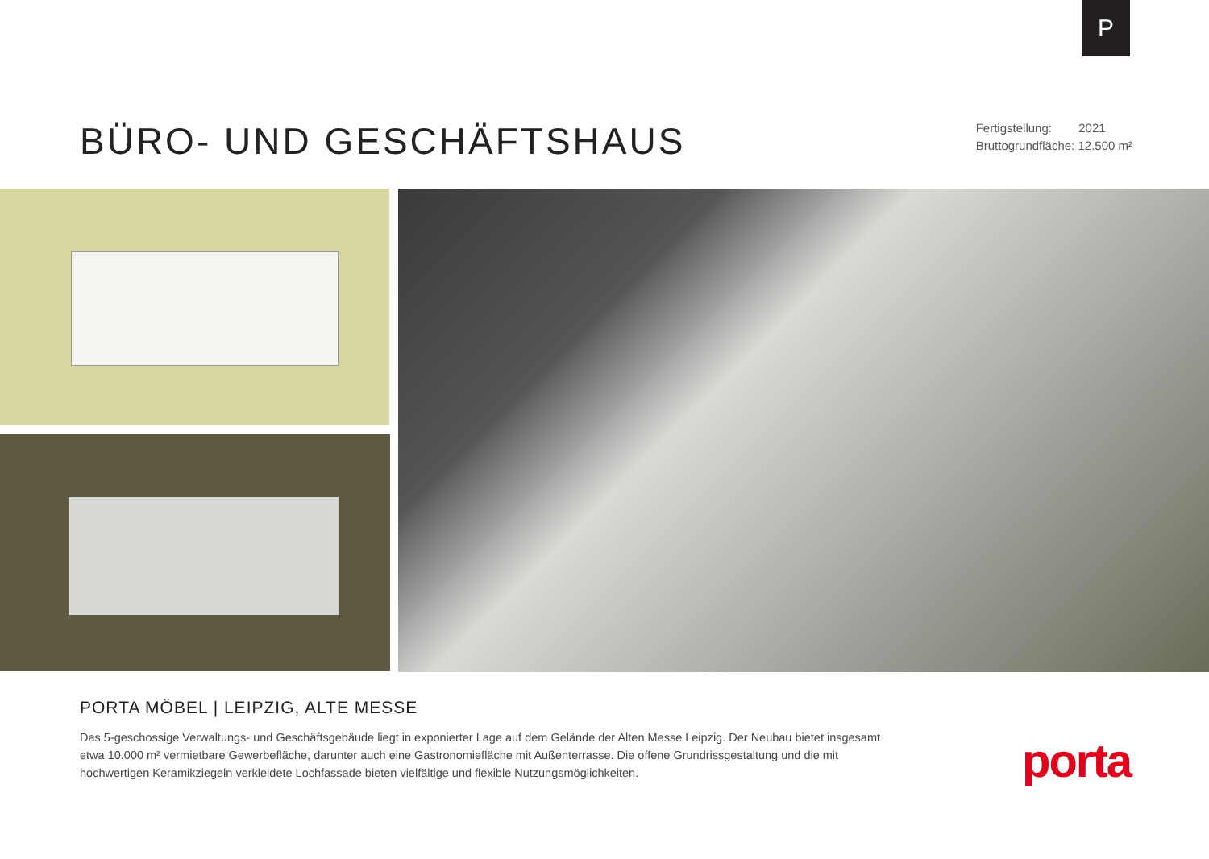P
BÜRO- UND GESCHÄFTSHAUS
Fertigstellung: 2021
Bruttogrundfläche: 12.500 m²
PORTA MÖBEL | LEIPZIG, ALTE MESSE
Das 5-geschossige Verwaltungs- und Geschäftsgebäude liegt in exponierter Lage auf dem Gelände der Alten Messe Leipzig. Der Neubau bietet insgesamt etwa 10.000 m² vermietbare Gewerbefläche, darunter auch eine Gastronomiefläche mit Außenterrasse. Die offene Grundrissgestaltung und die mit hochwertigen Keramikziegeln verkleidete Lochfassade bieten vielfältige und flexible Nutzungsmöglichkeiten.
porta